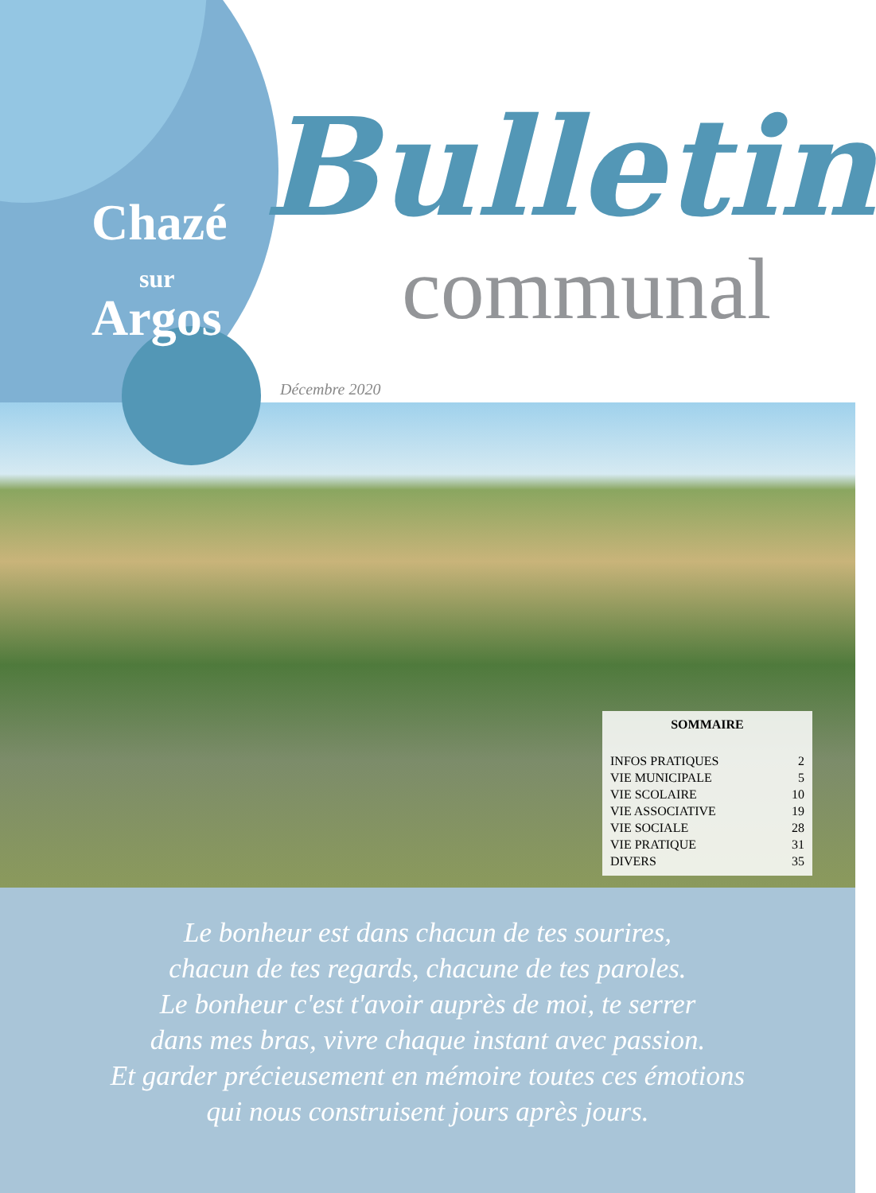Chazé
sur
Argos
Bulletin
communal
Décembre 2020
SOMMAIRE
INFOS PRATIQUES 2
VIE MUNICIPALE 5
VIE SCOLAIRE 10
VIE ASSOCIATIVE 19
VIE SOCIALE 28
VIE PRATIQUE 31
DIVERS 35
Le bonheur est dans chacun de tes sourires,
chacun de tes regards, chacune de tes paroles.
Le bonheur c'est t'avoir auprès de moi, te serrer
dans mes bras, vivre chaque instant avec passion.
Et garder précieusement en mémoire toutes ces émotions
qui nous construisent jours après jours.